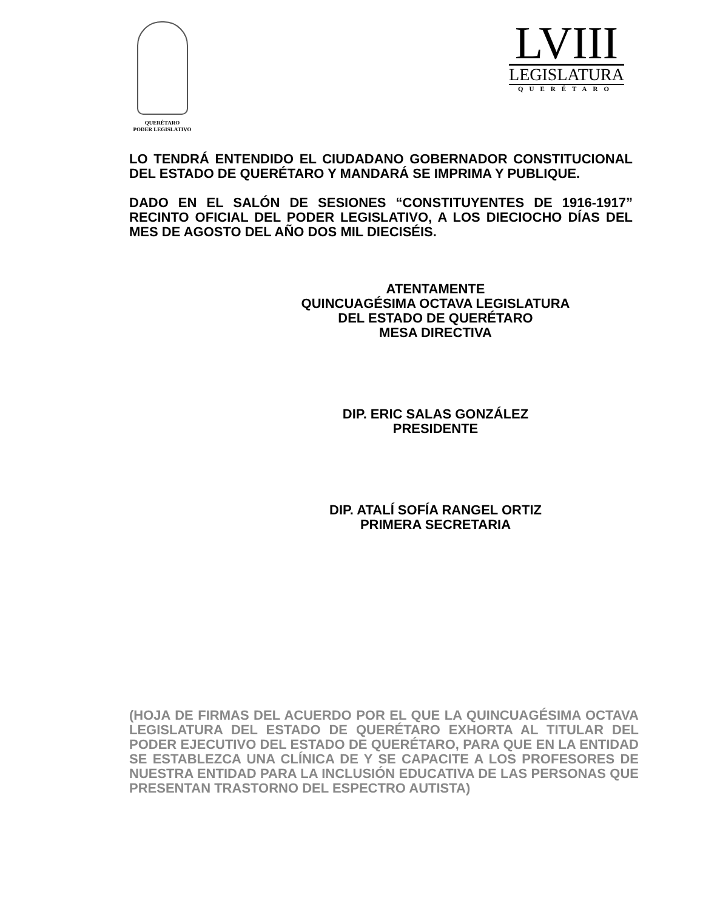QUERÉTARO
PODER LEGISLATIVO
LVIII
LEGISLATURA
QUERÉTARO
LO TENDRÁ ENTENDIDO EL CIUDADANO GOBERNADOR CONSTITUCIONAL DEL ESTADO DE QUERÉTARO Y MANDARÁ SE IMPRIMA Y PUBLIQUE.
DADO EN EL SALÓN DE SESIONES “CONSTITUYENTES DE 1916-1917” RECINTO OFICIAL DEL PODER LEGISLATIVO, A LOS DIECIOCHO DÍAS DEL MES DE AGOSTO DEL AÑO DOS MIL DIECISÉIS.
ATENTAMENTE
QUINCUAGÉSIMA OCTAVA LEGISLATURA
DEL ESTADO DE QUERÉTARO
MESA DIRECTIVA
DIP. ERIC SALAS GONZÁLEZ
PRESIDENTE
DIP. ATALÍ SOFÍA RANGEL ORTIZ
PRIMERA SECRETARIA
(HOJA DE FIRMAS DEL ACUERDO POR EL QUE LA QUINCUAGÉSIMA OCTAVA LEGISLATURA DEL ESTADO DE QUERÉTARO EXHORTA AL TITULAR DEL PODER EJECUTIVO DEL ESTADO DE QUERÉTARO, PARA QUE EN LA ENTIDAD SE ESTABLEZCA UNA CLÍNICA DE Y SE CAPACITE A LOS PROFESORES DE NUESTRA ENTIDAD PARA LA INCLUSIÓN EDUCATIVA DE LAS PERSONAS QUE PRESENTAN TRASTORNO DEL ESPECTRO AUTISTA)